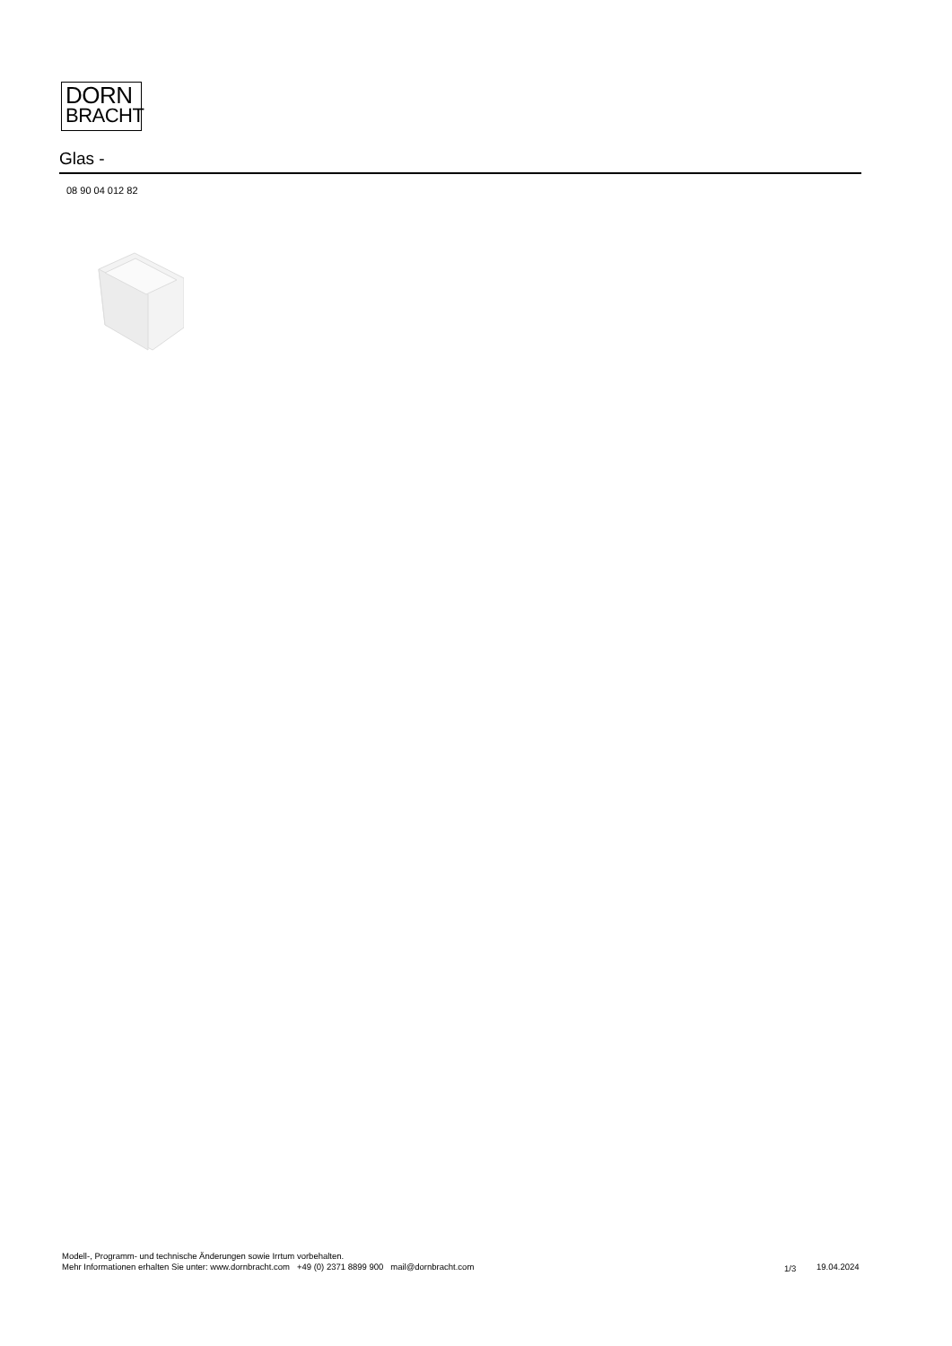DORN
BRACHT
Glas -
08 90 04 012 82
Modell-, Programm- und technische Änderungen sowie Irrtum vorbehalten.
Mehr Informationen erhalten Sie unter: www.dornbracht.com +49 (0) 2371 8899 900 mail@dornbracht.com
1/3 19.04.2024